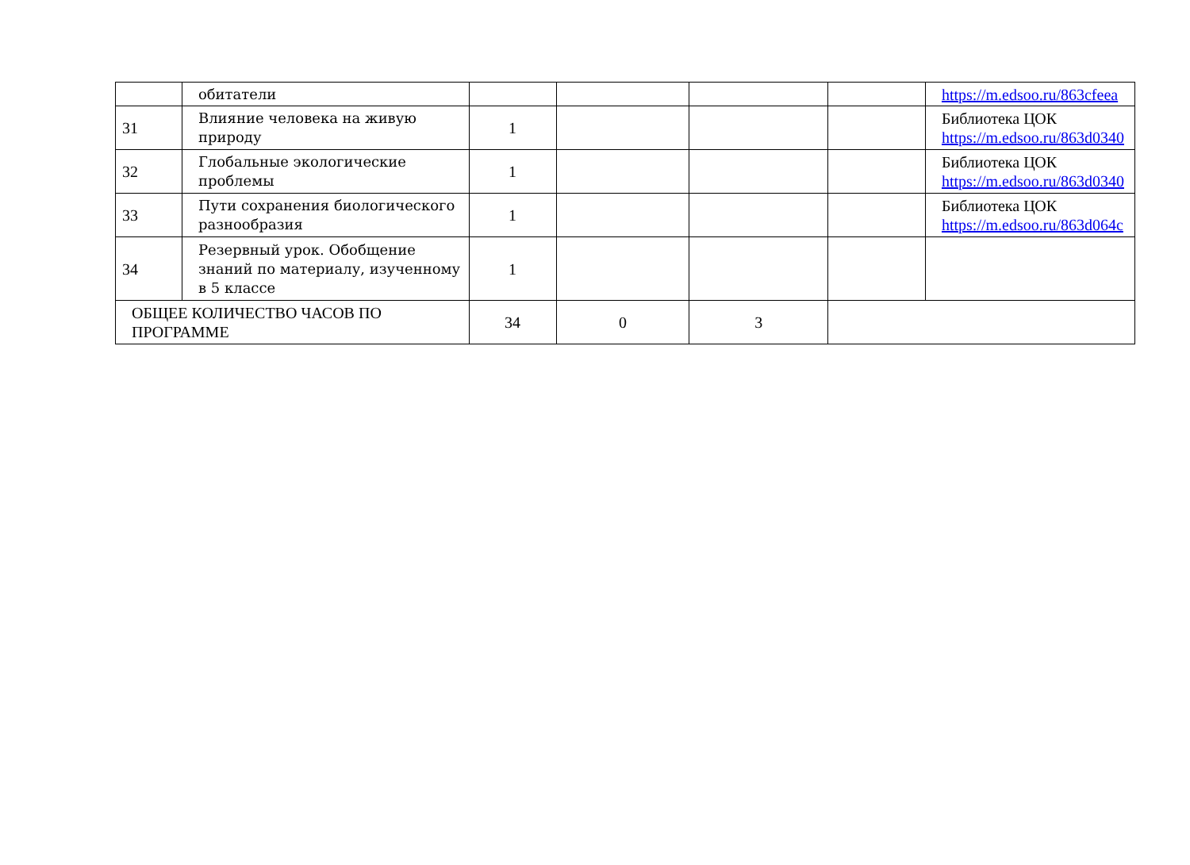| | обитатели | | | | | https://m.edsoo.ru/863cfeea |
| 31 | Влияние человека на живую природу | 1 | | | | Библиотека ЦОК https://m.edsoo.ru/863d0340 |
| 32 | Глобальные экологические проблемы | 1 | | | | Библиотека ЦОК https://m.edsoo.ru/863d0340 |
| 33 | Пути сохранения биологического разнообразия | 1 | | | | Библиотека ЦОК https://m.edsoo.ru/863d064c |
| 34 | Резервный урок. Обобщение знаний по материалу, изученному в 5 классе | 1 | | | | |
| ОБЩЕЕ КОЛИЧЕСТВО ЧАСОВ ПО ПРОГРАММЕ | | 34 | 0 | 3 | | |